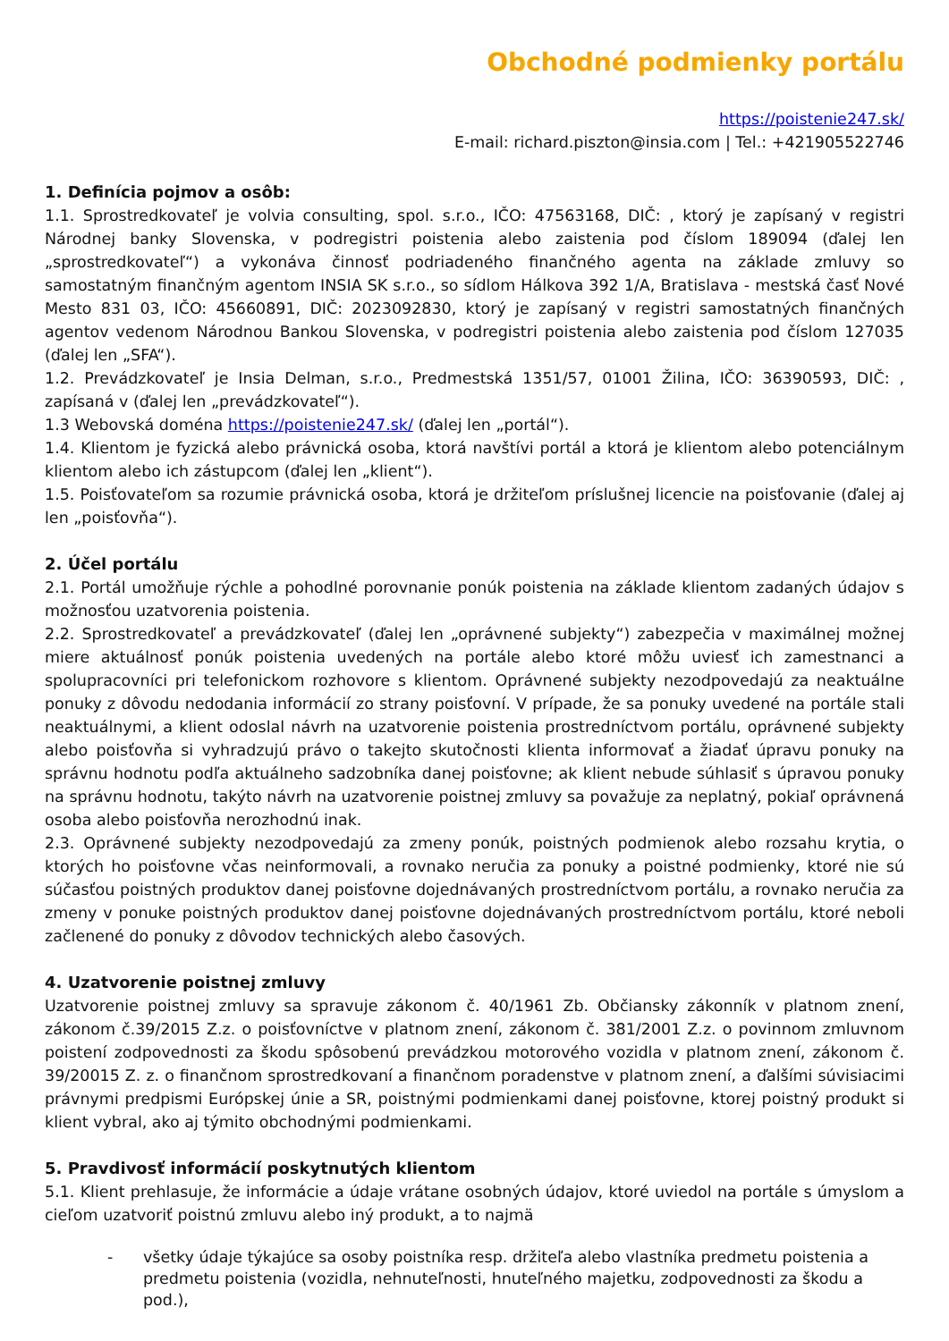Obchodné podmienky portálu
https://poistenie247.sk/
E-mail: richard.piszton@insia.com | Tel.: +421905522746
1. Definícia pojmov a osôb:
1.1. Sprostredkovateľ je volvia consulting, spol. s.r.o., IČO: 47563168, DIČ: , ktorý je zapísaný v registri Národnej banky Slovenska, v podregistri poistenia alebo zaistenia pod číslom 189094 (ďalej len „sprostredkovateľ“) a vykonáva činnosť podriadeného finančného agenta na základe zmluvy so samostatným finančným agentom INSIA SK s.r.o., so sídlom Hálkova 392 1/A, Bratislava - mestská časť Nové Mesto 831 03, IČO: 45660891, DIČ: 2023092830, ktorý je zapísaný v registri samostatných finančných agentov vedenom Národnou Bankou Slovenska, v podregistri poistenia alebo zaistenia pod číslom 127035 (ďalej len „SFA“).
1.2. Prevádzkovateľ je Insia Delman, s.r.o., Predmestská 1351/57, 01001 Žilina, IČO: 36390593, DIČ: , zapísaná v (ďalej len „prevádzkovateľ“).
1.3 Webovská doména https://poistenie247.sk/ (ďalej len „portál“).
1.4. Klientom je fyzická alebo právnická osoba, ktorá navštívi portál a ktorá je klientom alebo potenciálnym klientom alebo ich zástupcom (ďalej len „klient“).
1.5. Poisťovateľom sa rozumie právnická osoba, ktorá je držiteľom príslušnej licencie na poisťovanie (ďalej aj len „poisťovňa“).
2. Účel portálu
2.1. Portál umožňuje rýchle a pohodlné porovnanie ponúk poistenia na základe klientom zadaných údajov s možnosťou uzatvorenia poistenia.
2.2. Sprostredkovateľ a prevádzkovateľ (ďalej len „oprávnené subjekty“) zabezpečia v maximálnej možnej miere aktuálnosť ponúk poistenia uvedených na portále alebo ktoré môžu uviesť ich zamestnanci a spolupracovníci pri telefonickom rozhovore s klientom. Oprávnené subjekty nezodpovedajú za neaktuálne ponuky z dôvodu nedodania informácií zo strany poisťovní. V prípade, že sa ponuky uvedené na portále stali neaktuálnymi, a klient odoslal návrh na uzatvorenie poistenia prostredníctvom portálu, oprávnené subjekty alebo poisťovňa si vyhradzujú právo o takejto skutočnosti klienta informovať a žiadať úpravu ponuky na správnu hodnotu podľa aktuálneho sadzobníka danej poisťovne; ak klient nebude súhlasiť s úpravou ponuky na správnu hodnotu, takýto návrh na uzatvorenie poistnej zmluvy sa považuje za neplatný, pokiaľ oprávnená osoba alebo poisťovňa nerozhodnú inak.
2.3. Oprávnené subjekty nezodpovedajú za zmeny ponúk, poistných podmienok alebo rozsahu krytia, o ktorých ho poisťovne včas neinformovali, a rovnako neručia za ponuky a poistné podmienky, ktoré nie sú súčasťou poistných produktov danej poisťovne dojednávaných prostredníctvom portálu, a rovnako neručia za zmeny v ponuke poistných produktov danej poisťovne dojednávaných prostredníctvom portálu, ktoré neboli začlenené do ponuky z dôvodov technických alebo časových.
4. Uzatvorenie poistnej zmluvy
Uzatvorenie poistnej zmluvy sa spravuje zákonom č. 40/1961 Zb. Občiansky zákonník v platnom znení, zákonom č.39/2015 Z.z. o poisťovníctve v platnom znení, zákonom č. 381/2001 Z.z. o povinnom zmluvnom poistení zodpovednosti za škodu spôsobenú prevádzkou motorového vozidla v platnom znení, zákonom č. 39/20015 Z. z. o finančnom sprostredkovaní a finančnom poradenstve v platnom znení, a ďalšími súvisiacimi právnymi predpismi Európskej únie a SR, poistnými podmienkami danej poisťovne, ktorej poistný produkt si klient vybral, ako aj týmito obchodnými podmienkami.
5. Pravdivosť informácií poskytnutých klientom
5.1. Klient prehlasuje, že informácie a údaje vrátane osobných údajov, ktoré uviedol na portále s úmyslom a cieľom uzatvoriť poistnú zmluvu alebo iný produkt, a to najmä
- všetky údaje týkajúce sa osoby poistníka resp. držiteľa alebo vlastníka predmetu poistenia a predmetu poistenia (vozidla, nehnuteľnosti, hnuteľného majetku, zodpovednosti za škodu a pod.),